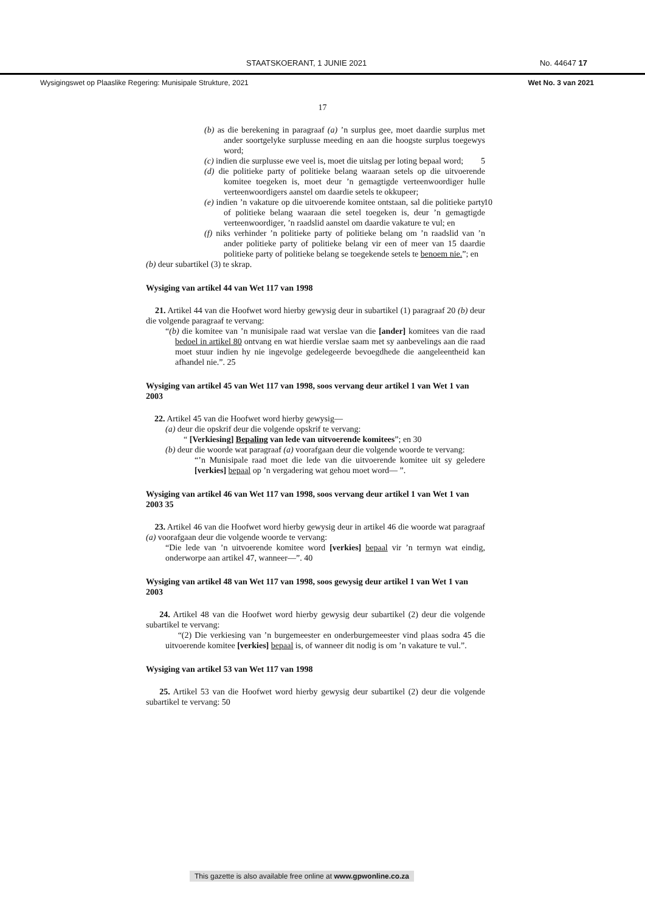STAATSKOERANT, 1 JUNIE 2021 No. 44647 17
Wysigingswet op Plaaslike Regering: Munisipale Strukture, 2021 Wet No. 3 van 2021
17
(b) as die berekening in paragraaf (a) ’n surplus gee, moet daardie surplus met ander soortgelyke surplusse meeding en aan die hoogste surplus toegewys word;
(c) indien die surplusse ewe veel is, moet die uitslag per loting bepaal word; 5
(d) die politieke party of politieke belang waaraan setels op die uitvoerende komitee toegeken is, moet deur ’n gemagtigde verteenwoordiger hulle verteenwoordigers aanstel om daardie setels te okkupeer;
(e) indien ’n vakature op die uitvoerende komitee ontstaan, sal die 10 politieke party of politieke belang waaraan die setel toegeken is, deur ’n gemagtigde verteenwoordiger, ’n raadslid aanstel om daardie vakature te vul; en
(f) niks verhinder ’n politieke party of politieke belang om ’n raadslid van ’n ander politieke party of politieke belang vir een of meer van 15 daardie politieke party of politieke belang se toegekende setels te benoem nie.”; en
(b) deur subartikel (3) te skrap.
Wysiging van artikel 44 van Wet 117 van 1998
21. Artikel 44 van die Hoofwet word hierby gewysig deur in subartikel (1) paragraaf 20 (b) deur die volgende paragraaf te vervang:
“(b) die komitee van ’n munisipale raad wat verslae van die [ander] komitees van die raad bedoel in artikel 80 ontvang en wat hierdie verslae saam met sy aanbevelings aan die raad moet stuur indien hy nie ingevolge gedelegeerde bevoegdhede die aangeleentheid kan afhandel nie.”. 25
Wysiging van artikel 45 van Wet 117 van 1998, soos vervang deur artikel 1 van Wet 1 van 2003
22. Artikel 45 van die Hoofwet word hierby gewysig—
(a) deur die opskrif deur die volgende opskrif te vervang:
“ [Verkiesing] Bepaling van lede van uitvoerende komitees”; en 30
(b) deur die woorde wat paragraaf (a) voorafgaan deur die volgende woorde te vervang:
“’n Munisipale raad moet die lede van die uitvoerende komitee uit sy geledere [verkies] bepaal op ’n vergadering wat gehou moet word— ”.
Wysiging van artikel 46 van Wet 117 van 1998, soos vervang deur artikel 1 van Wet 1 van 2003 35
23. Artikel 46 van die Hoofwet word hierby gewysig deur in artikel 46 die woorde wat paragraaf (a) voorafgaan deur die volgende woorde te vervang:
“Die lede van ’n uitvoerende komitee word [verkies] bepaal vir ’n termyn wat eindig, onderworpe aan artikel 47, wanneer—”. 40
Wysiging van artikel 48 van Wet 117 van 1998, soos gewysig deur artikel 1 van Wet 1 van 2003
24. Artikel 48 van die Hoofwet word hierby gewysig deur subartikel (2) deur die volgende subartikel te vervang:
“(2) Die verkiesing van ’n burgemeester en onderburgemeester vind plaas sodra 45 die uitvoerende komitee [verkies] bepaal is, of wanneer dit nodig is om ’n vakature te vul.”.
Wysiging van artikel 53 van Wet 117 van 1998
25. Artikel 53 van die Hoofwet word hierby gewysig deur subartikel (2) deur die volgende subartikel te vervang: 50
This gazette is also available free online at www.gpwonline.co.za